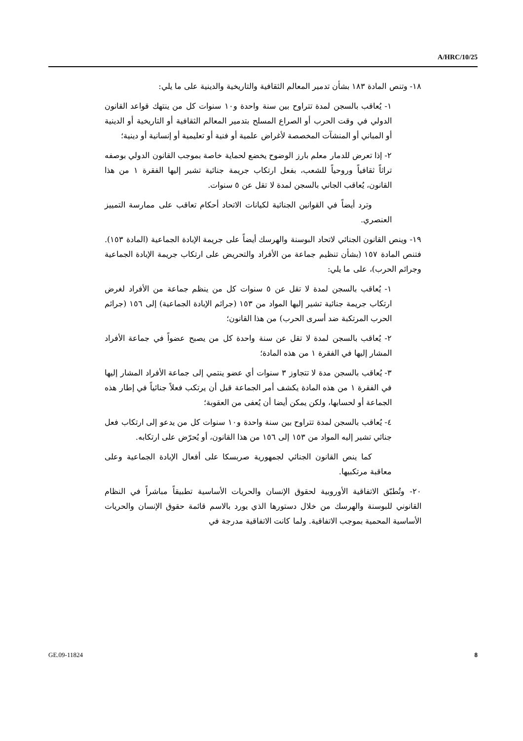A/HRC/10/25
١٨- وتنص المادة ١٨٣ بشأن تدمير المعالم الثقافية والتاريخية والدينية على ما يلي:
١- يُعاقب بالسجن لمدة تتراوح بين سنة واحدة و١٠ سنوات كل من ينتهك قواعد القانون الدولي في وقت الحرب أو الصراع المسلح بتدمير المعالم الثقافية أو التاريخية أو الدينية أو المباني أو المنشآت المخصصة لأغراض علمية أو فنية أو تعليمية أو إنسانية أو دينية؛
٢- إذا تعرض للدمار معلم بارز الوضوح يخضع لحماية خاصة بموجب القانون الدولي بوصفه تراثاً ثقافياً وروحياً للشعب، بفعل ارتكاب جريمة جنائية تشير إليها الفقرة ١ من هذا القانون، يُعاقب الجاني بالسجن لمدة لا تقل عن ٥ سنوات.
وترد أيضاً في القوانين الجنائية لكيانات الاتحاد أحكام تعاقب على ممارسة التمييز العنصري.
١٩- وينص القانون الجنائي لاتحاد البوسنة والهرسك أيضاً على جريمة الإبادة الجماعية (المادة ١٥٣). فتنص المادة ١٥٧ (بشأن تنظيم جماعة من الأفراد والتحريض على ارتكاب جريمة الإبادة الجماعية وجرائم الحرب)، على ما يلي:
١- يُعاقب بالسجن لمدة لا تقل عن ٥ سنوات كل من ينظم جماعة من الأفراد لغرض ارتكاب جريمة جنائية تشير إليها المواد من ١٥٣ (جرائم الإبادة الجماعية) إلى ١٥٦ (جرائم الحرب المرتكبة ضد أسرى الحرب) من هذا القانون؛
٢- يُعاقب بالسجن لمدة لا تقل عن سنة واحدة كل من يصبح عضواً في جماعة الأفراد المشار إليها في الفقرة ١ من هذه المادة؛
٣- يُعاقب بالسجن مدة لا تتجاوز ٣ سنوات أي عضو ينتمي إلى جماعة الأفراد المشار إليها في الفقرة ١ من هذه المادة يكشف أمر الجماعة قبل أن يرتكب فعلاً جنائياً في إطار هذه الجماعة أو لحسابها، ولكن يمكن أيضا أن يُعفى من العقوبة؛
٤- يُعاقب بالسجن لمدة تتراوح بين سنة واحدة و١٠ سنوات كل من يدعو إلى ارتكاب فعل جنائي تشير إليه المواد من ١٥٣ إلى ١٥٦ من هذا القانون، أو يُحرّض على ارتكابه.
كما ينص القانون الجنائي لجمهورية صربسكا على أفعال الإبادة الجماعية وعلى معاقبة مرتكبيها.
٢٠- وتُطبّق الاتفاقية الأوروبية لحقوق الإنسان والحريات الأساسية تطبيقاً مباشراً في النظام القانوني للبوسنة والهرسك من خلال دستورها الذي يورد بالاسم قائمة حقوق الإنسان والحريات الأساسية المحمية بموجب الاتفاقية. ولما كانت الاتفاقية مدرجة في
GE.09-11824 8